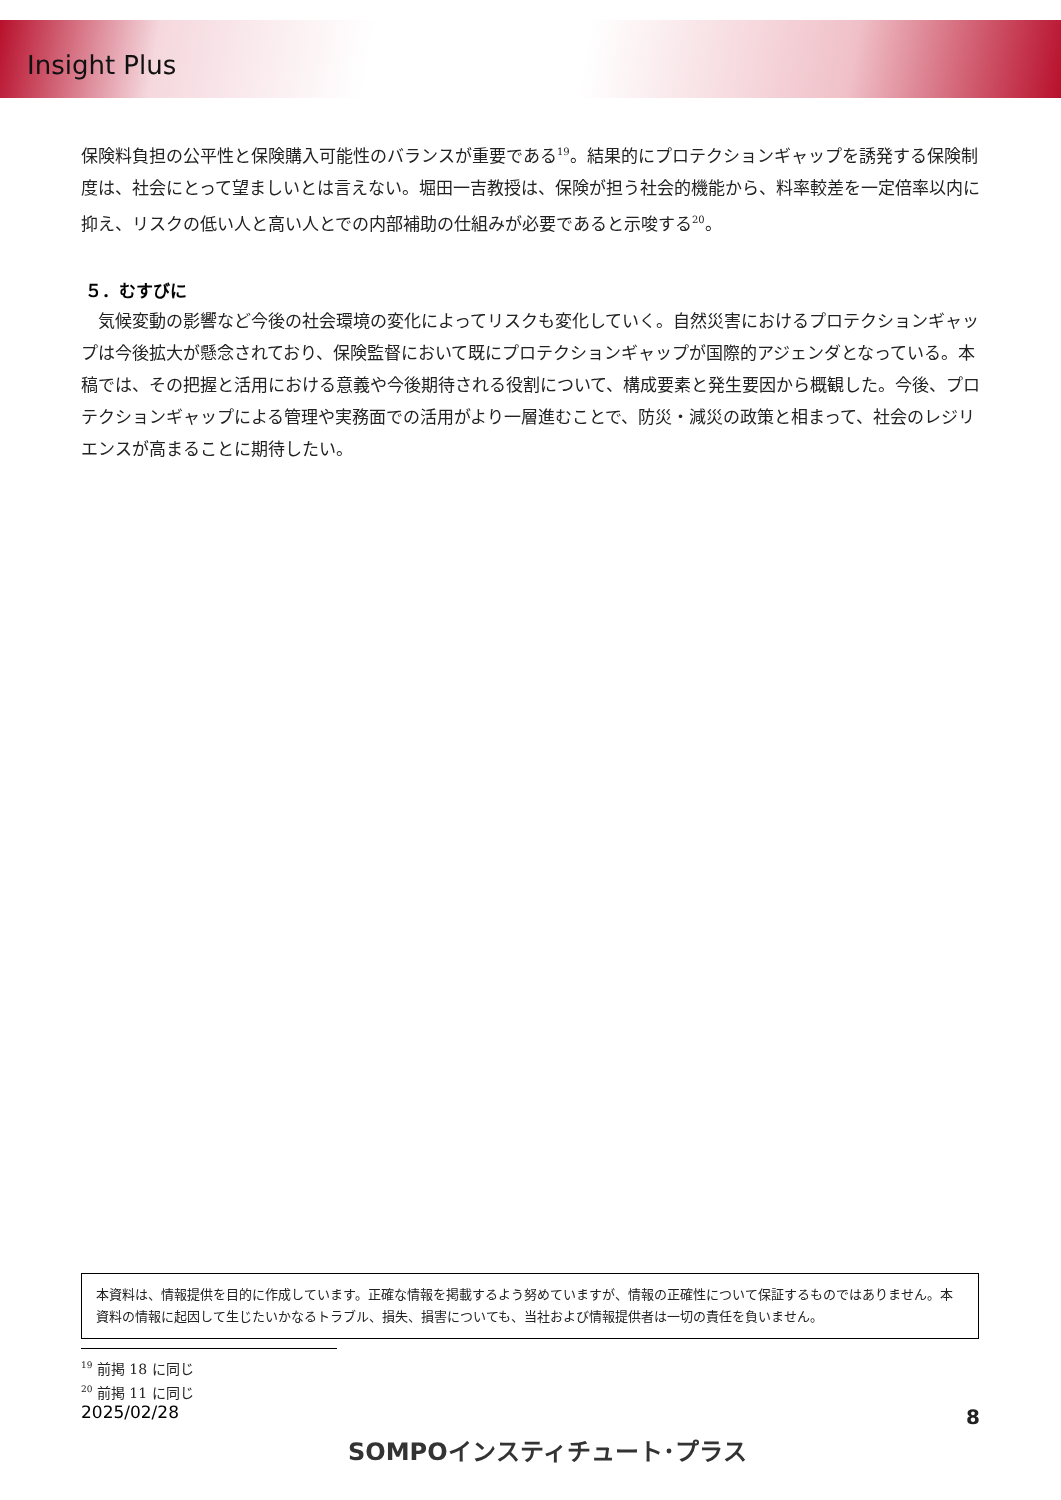Insight Plus
保険料負担の公平性と保険購入可能性のバランスが重要である<sup>19</sup>。結果的にプロテクションギャップを誘発する保険制度は、社会にとって望ましいとは言えない。堀田一吉教授は、保険が担う社会的機能から、料率較差を一定倍率以内に抑え、リスクの低い人と高い人とでの内部補助の仕組みが必要であると示唆する<sup>20</sup>。
５．むすびに
　気候変動の影響など今後の社会環境の変化によってリスクも変化していく。自然災害におけるプロテクションギャップは今後拡大が懸念されており、保険監督において既にプロテクションギャップが国際的アジェンダとなっている。本稿では、その把握と活用における意義や今後期待される役割について、構成要素と発生要因から概観した。今後、プロテクションギャップによる管理や実務面での活用がより一層進むことで、防災・減災の政策と相まって、社会のレジリエンスが高まることに期待したい。
本資料は、情報提供を目的に作成しています。正確な情報を掲載するよう努めていますが、情報の正確性について保証するものではありません。本資料の情報に起因して生じたいかなるトラブル、損失、損害についても、当社および情報提供者は一切の責任を負いません。
<sup>19</sup> 前掲 18 に同じ
<sup>20</sup> 前掲 11 に同じ
2025/02/28
SOMPOインスティチュート･プラス
8